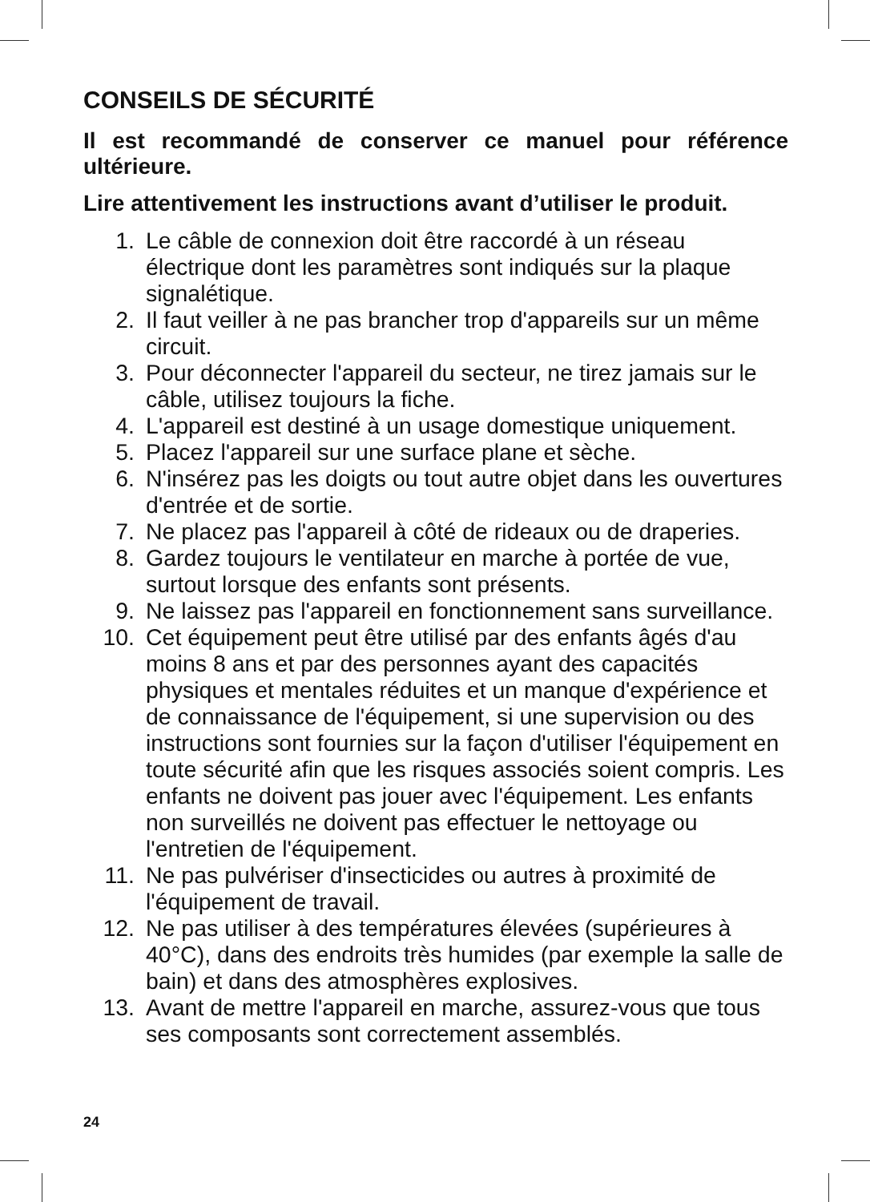CONSEILS DE SÉCURITÉ
Il est recommandé de conserver ce manuel pour référence ultérieure.
Lire attentivement les instructions avant d’utiliser le produit.
1. Le câble de connexion doit être raccordé à un réseau électrique dont les paramètres sont indiqués sur la plaque signalétique.
2. Il faut veiller à ne pas brancher trop d'appareils sur un même circuit.
3. Pour déconnecter l'appareil du secteur, ne tirez jamais sur le câble, utilisez toujours la fiche.
4. L'appareil est destiné à un usage domestique uniquement.
5. Placez l'appareil sur une surface plane et sèche.
6. N'insérez pas les doigts ou tout autre objet dans les ouvertures d'entrée et de sortie.
7. Ne placez pas l'appareil à côté de rideaux ou de draperies.
8. Gardez toujours le ventilateur en marche à portée de vue, surtout lorsque des enfants sont présents.
9. Ne laissez pas l'appareil en fonctionnement sans surveillance.
10. Cet équipement peut être utilisé par des enfants âgés d'au moins 8 ans et par des personnes ayant des capacités physiques et mentales réduites et un manque d'expérience et de connaissance de l'équipement, si une supervision ou des instructions sont fournies sur la façon d'utiliser l'équipement en toute sécurité afin que les risques associés soient compris. Les enfants ne doivent pas jouer avec l'équipement. Les enfants non surveillés ne doivent pas effectuer le nettoyage ou l'entretien de l'équipement.
11. Ne pas pulvériser d'insecticides ou autres à proximité de l'équipement de travail.
12. Ne pas utiliser à des températures élevées (supérieures à 40°C), dans des endroits très humides (par exemple la salle de bain) et dans des atmosphères explosives.
13. Avant de mettre l'appareil en marche, assurez-vous que tous ses composants sont correctement assemblés.
24